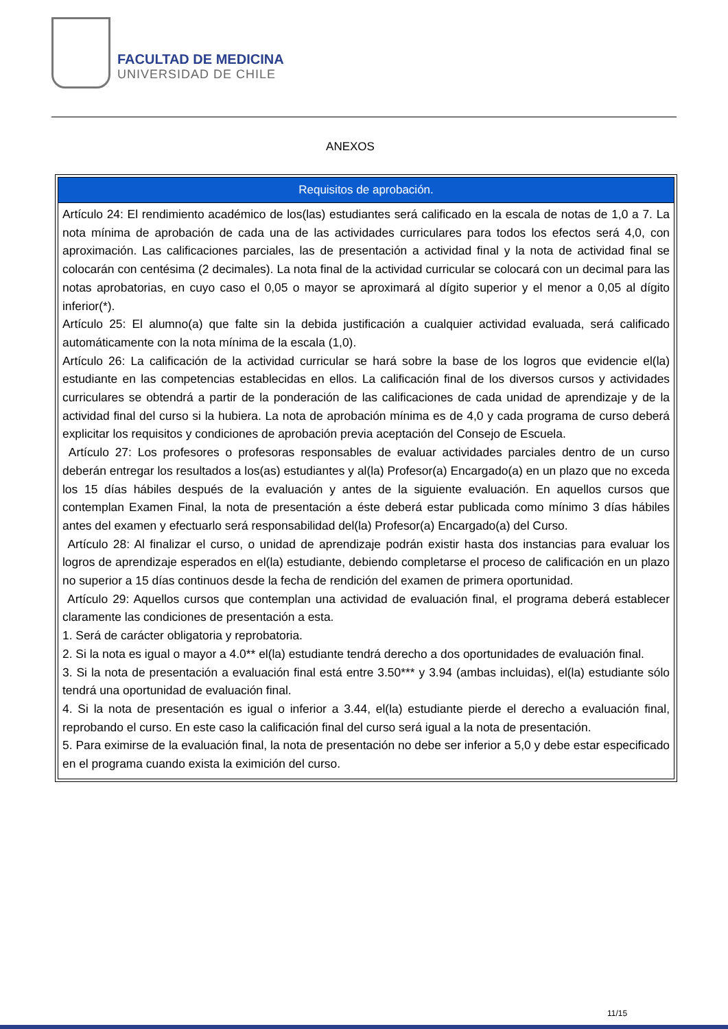FACULTAD DE MEDICINA
UNIVERSIDAD DE CHILE
ANEXOS
| Requisitos de aprobación. |
| --- |
| Artículo 24: El rendimiento académico de los(las) estudiantes será calificado en la escala de notas de 1,0 a 7. La nota mínima de aprobación de cada una de las actividades curriculares para todos los efectos será 4,0, con aproximación. Las calificaciones parciales, las de presentación a actividad final y la nota de actividad final se colocarán con centésima (2 decimales). La nota final de la actividad curricular se colocará con un decimal para las notas aprobatorias, en cuyo caso el 0,05 o mayor se aproximará al dígito superior y el menor a 0,05 al dígito inferior(*). Artículo 25: El alumno(a) que falte sin la debida justificación a cualquier actividad evaluada, será calificado automáticamente con la nota mínima de la escala (1,0). Artículo 26: La calificación de la actividad curricular se hará sobre la base de los logros que evidencie el(la) estudiante en las competencias establecidas en ellos. La calificación final de los diversos cursos y actividades curriculares se obtendrá a partir de la ponderación de las calificaciones de cada unidad de aprendizaje y de la actividad final del curso si la hubiera. La nota de aprobación mínima es de 4,0 y cada programa de curso deberá explicitar los requisitos y condiciones de aprobación previa aceptación del Consejo de Escuela. Artículo 27: Los profesores o profesoras responsables de evaluar actividades parciales dentro de un curso deberán entregar los resultados a los(as) estudiantes y al(la) Profesor(a) Encargado(a) en un plazo que no exceda los 15 días hábiles después de la evaluación y antes de la siguiente evaluación. En aquellos cursos que contemplan Examen Final, la nota de presentación a éste deberá estar publicada como mínimo 3 días hábiles antes del examen y efectuarlo será responsabilidad del(la) Profesor(a) Encargado(a) del Curso. Artículo 28: Al finalizar el curso, o unidad de aprendizaje podrán existir hasta dos instancias para evaluar los logros de aprendizaje esperados en el(la) estudiante, debiendo completarse el proceso de calificación en un plazo no superior a 15 días continuos desde la fecha de rendición del examen de primera oportunidad. Artículo 29: Aquellos cursos que contemplan una actividad de evaluación final, el programa deberá establecer claramente las condiciones de presentación a esta. 1. Será de carácter obligatoria y reprobatoria. 2. Si la nota es igual o mayor a 4.0** el(la) estudiante tendrá derecho a dos oportunidades de evaluación final. 3. Si la nota de presentación a evaluación final está entre 3.50*** y 3.94 (ambas incluidas), el(la) estudiante sólo tendrá una oportunidad de evaluación final. 4. Si la nota de presentación es igual o inferior a 3.44, el(la) estudiante pierde el derecho a evaluación final, reprobando el curso. En este caso la calificación final del curso será igual a la nota de presentación. 5. Para eximirse de la evaluación final, la nota de presentación no debe ser inferior a 5,0 y debe estar especificado en el programa cuando exista la eximición del curso. |
11/15